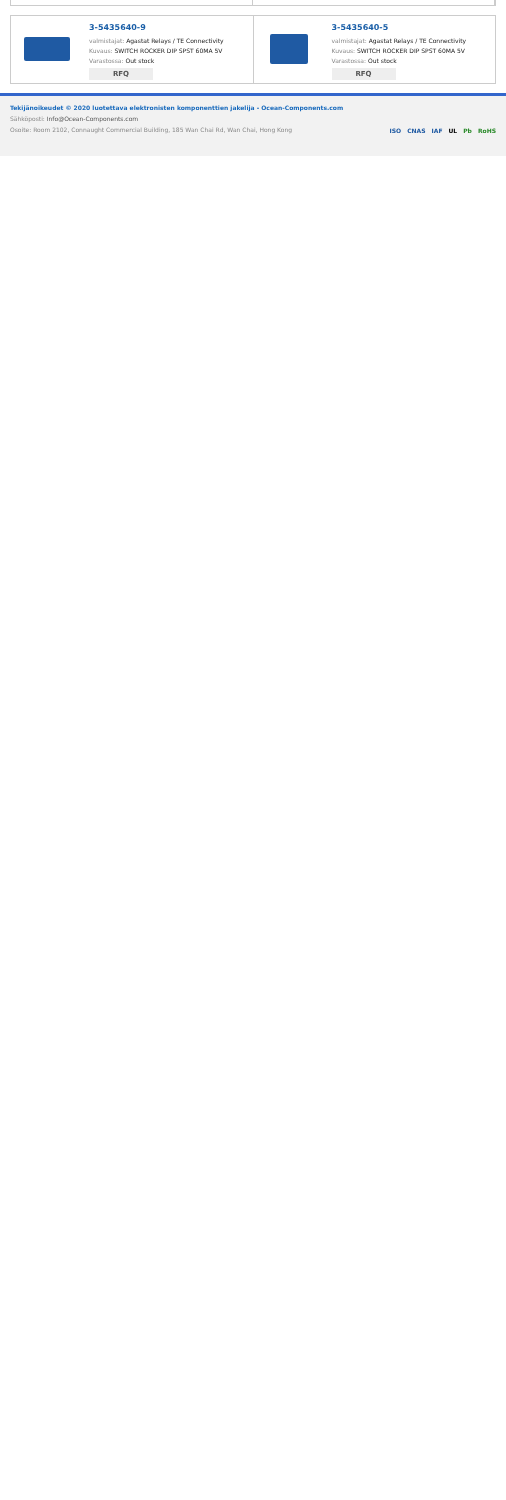3-5435640-9
valmistajat: Agastat Relays / TE Connectivity
Kuvaus: SWITCH ROCKER DIP SPST 60MA 5V
Varastossa: Out stock
RFQ
3-5435640-5
valmistajat: Agastat Relays / TE Connectivity
Kuvaus: SWITCH ROCKER DIP SPST 60MA 5V
Varastossa: Out stock
RFQ
Tekijänoikeudet © 2020 luotettava elektronisten komponenttien jakelija - Ocean-Components.com
Sähköposti: Info@Ocean-Components.com
Osoite: Room 2102, Connaught Commercial Building, 185 Wan Chai Rd, Wan Chai, Hong Kong
ISO CNAS IAF UL Pb RoHS